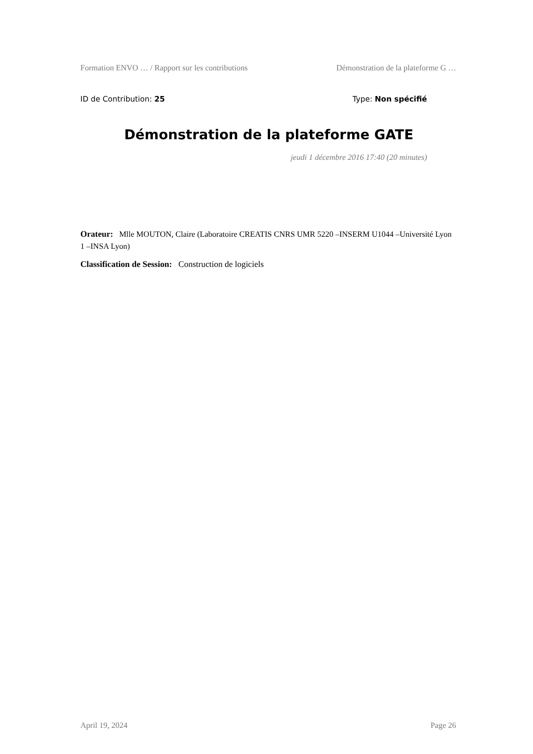Formation ENVO … / Rapport sur les contributions Démonstration de la plateforme G …
ID de Contribution: 25 Type: Non spécifié
Démonstration de la plateforme GATE
jeudi 1 décembre 2016 17:40 (20 minutes)
Orateur: Mlle MOUTON, Claire (Laboratoire CREATIS CNRS UMR 5220 –INSERM U1044 –Université Lyon 1 –INSA Lyon)
Classification de Session: Construction de logiciels
April 19, 2024 Page 26